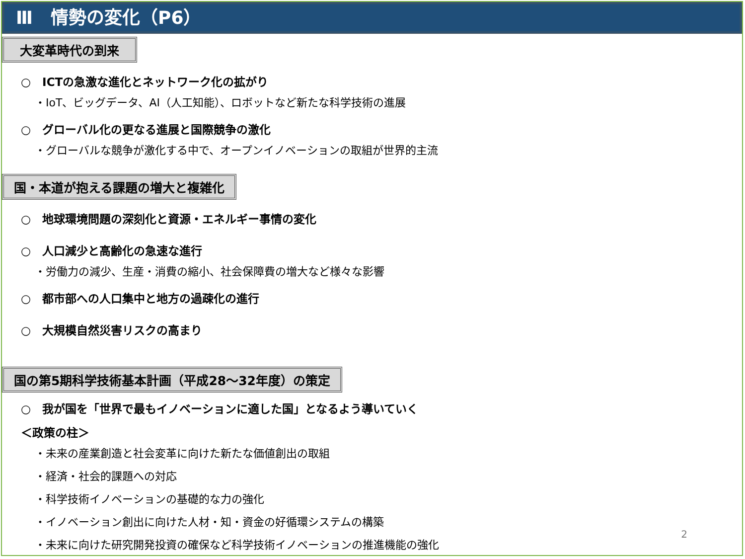Ⅲ　情勢の変化（P6）
大変革時代の到来
○　ICTの急激な進化とネットワーク化の拡がり
・IoT、ビッグデータ、AI（人工知能）、ロボットなど新たな科学技術の進展
○　グローバル化の更なる進展と国際競争の激化
・グローバルな競争が激化する中で、オープンイノベーションの取組が世界的主流
国・本道が抱える課題の増大と複雑化
○　地球環境問題の深刻化と資源・エネルギー事情の変化
○　人口減少と高齢化の急速な進行
・労働力の減少、生産・消費の縮小、社会保障費の増大など様々な影響
○　都市部への人口集中と地方の過疎化の進行
○　大規模自然災害リスクの高まり
国の第5期科学技術基本計画（平成28～32年度）の策定
○　我が国を「世界で最もイノベーションに適した国」となるよう導いていく
＜政策の柱＞
・未来の産業創造と社会変革に向けた新たな価値創出の取組
・経済・社会的課題への対応
・科学技術イノベーションの基礎的な力の強化
・イノベーション創出に向けた人材・知・資金の好循環システムの構築
・未来に向けた研究開発投資の確保など科学技術イノベーションの推進機能の強化
2